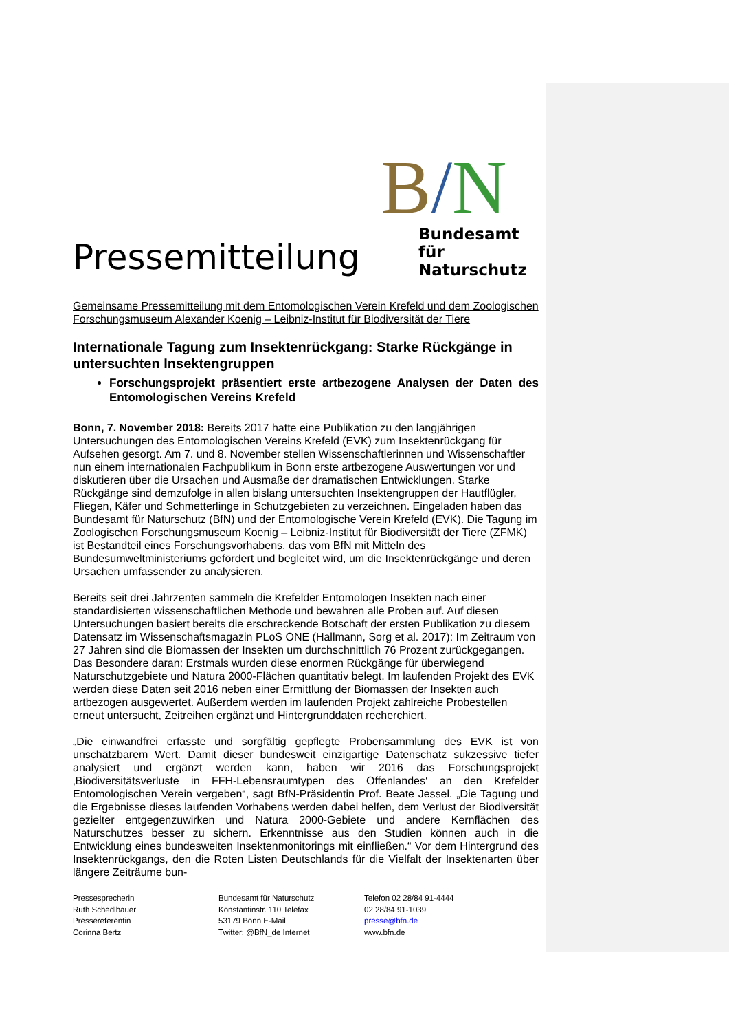Pressemitteilung
B/N
Bundesamt
für Naturschutz
Gemeinsame Pressemitteilung mit dem Entomologischen Verein Krefeld und dem Zoologischen Forschungsmuseum Alexander Koenig – Leibniz-Institut für Biodiversität der Tiere
Internationale Tagung zum Insektenrückgang: Starke Rückgänge in untersuchten Insektengruppen
Forschungsprojekt präsentiert erste artbezogene Analysen der Daten des Entomologischen Vereins Krefeld
Bonn, 7. November 2018: Bereits 2017 hatte eine Publikation zu den langjährigen Untersuchungen des Entomologischen Vereins Krefeld (EVK) zum Insektenrückgang für Aufsehen gesorgt. Am 7. und 8. November stellen Wissenschaftlerinnen und Wissenschaftler nun einem internationalen Fachpublikum in Bonn erste artbezogene Auswertungen vor und diskutieren über die Ursachen und Ausmaße der dramatischen Entwicklungen. Starke Rückgänge sind demzufolge in allen bislang untersuchten Insektengruppen der Hautflügler, Fliegen, Käfer und Schmetterlinge in Schutzgebieten zu verzeichnen. Eingeladen haben das Bundesamt für Naturschutz (BfN) und der Entomologische Verein Krefeld (EVK). Die Tagung im Zoologischen Forschungsmuseum Koenig – Leibniz-Institut für Biodiversität der Tiere (ZFMK) ist Bestandteil eines Forschungsvorhabens, das vom BfN mit Mitteln des Bundesumweltministeriums gefördert und begleitet wird, um die Insektenrückgänge und deren Ursachen umfassender zu analysieren.
Bereits seit drei Jahrzenten sammeln die Krefelder Entomologen Insekten nach einer standardisierten wissenschaftlichen Methode und bewahren alle Proben auf. Auf diesen Untersuchungen basiert bereits die erschreckende Botschaft der ersten Publikation zu diesem Datensatz im Wissenschaftsmagazin PLoS ONE (Hallmann, Sorg et al. 2017): Im Zeitraum von 27 Jahren sind die Biomassen der Insekten um durchschnittlich 76 Prozent zurückgegangen. Das Besondere daran: Erstmals wurden diese enormen Rückgänge für überwiegend Naturschutzgebiete und Natura 2000-Flächen quantitativ belegt. Im laufenden Projekt des EVK werden diese Daten seit 2016 neben einer Ermittlung der Biomassen der Insekten auch artbezogen ausgewertet. Außerdem werden im laufenden Projekt zahlreiche Probestellen erneut untersucht, Zeitreihen ergänzt und Hintergrunddaten recherchiert.
„Die einwandfrei erfasste und sorgfältig gepflegte Probensammlung des EVK ist von unschätzbarem Wert. Damit dieser bundesweit einzigartige Datenschatz sukzessive tiefer analysiert und ergänzt werden kann, haben wir 2016 das Forschungsprojekt ‚Biodiversitätsverluste in FFH-Lebensraumtypen des Offenlandes‘ an den Krefelder Entomologischen Verein vergeben“, sagt BfN-Präsidentin Prof. Beate Jessel. „Die Tagung und die Ergebnisse dieses laufenden Vorhabens werden dabei helfen, dem Verlust der Biodiversität gezielter entgegenzuwirken und Natura 2000-Gebiete und andere Kernflächen des Naturschutzes besser zu sichern. Erkenntnisse aus den Studien können auch in die Entwicklung eines bundesweiten Insektenmonitorings mit einfließen.“ Vor dem Hintergrund des Insektenrückgangs, den die Roten Listen Deutschlands für die Vielfalt der Insektenarten über längere Zeiträume bun-
Pressesprecherin
Ruth Schedlbauer
Pressereferentin
Corinna Bertz
Bundesamt für Naturschutz
Konstantinstr. 110 Telefax
53179 Bonn E-Mail
Twitter: @BfN_de Internet
Telefon 02 28/84 91-4444
02 28/84 91-1039
presse@bfn.de
www.bfn.de